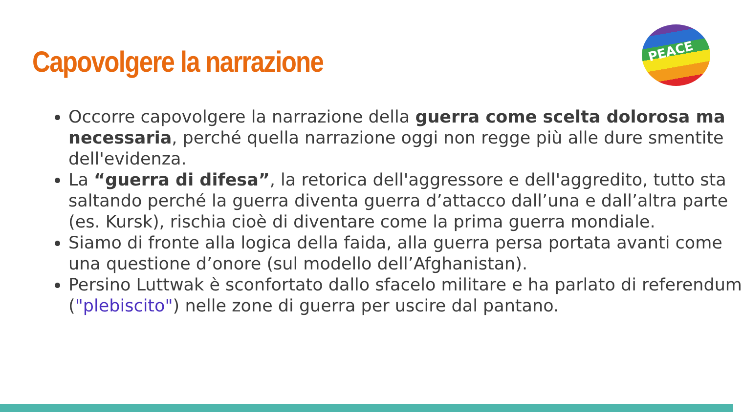Capovolgere la narrazione
PEACE
Occorre capovolgere la narrazione della guerra come scelta dolorosa ma necessaria, perché quella narrazione oggi non regge più alle dure smentite dell'evidenza.
La “guerra di difesa”, la retorica dell'aggressore e dell'aggredito, tutto sta saltando perché la guerra diventa guerra d’attacco dall’una e dall’altra parte (es. Kursk), rischia cioè di diventare come la prima guerra mondiale.
Siamo di fronte alla logica della faida, alla guerra persa portata avanti come una questione d’onore (sul modello dell’Afghanistan).
Persino Luttwak è sconfortato dallo sfacelo militare e ha parlato di referendum ("plebiscito") nelle zone di guerra per uscire dal pantano.